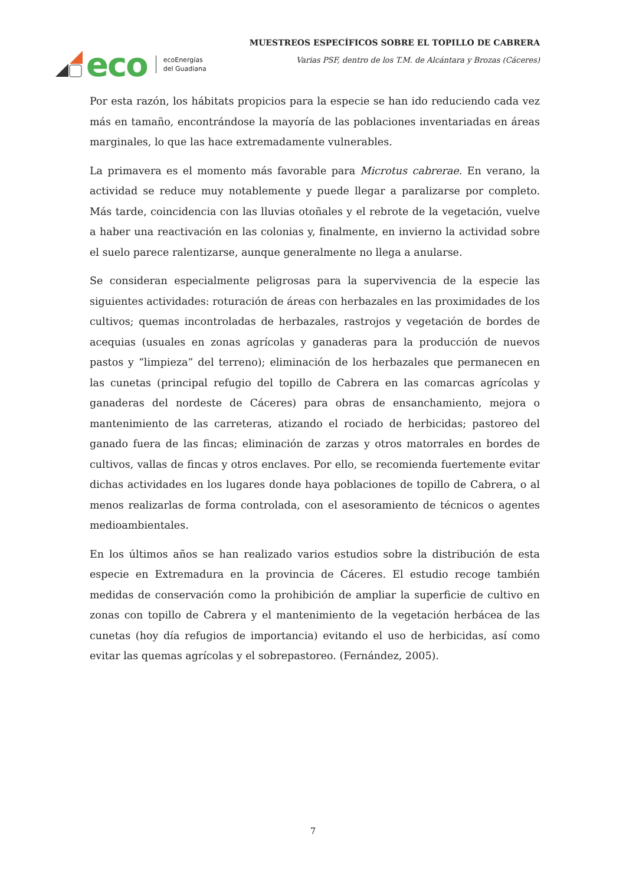eco
ecoEnergías
del Guadiana
MUESTREOS ESPECÍFICOS SOBRE EL TOPILLO DE CABRERA
Varias PSF, dentro de los T.M. de Alcántara y Brozas (Cáceres)
Por esta razón, los hábitats propicios para la especie se han ido reduciendo cada vez más en tamaño, encontrándose la mayoría de las poblaciones inventariadas en áreas marginales, lo que las hace extremadamente vulnerables.
La primavera es el momento más favorable para Microtus cabrerae. En verano, la actividad se reduce muy notablemente y puede llegar a paralizarse por completo. Más tarde, coincidencia con las lluvias otoñales y el rebrote de la vegetación, vuelve a haber una reactivación en las colonias y, finalmente, en invierno la actividad sobre el suelo parece ralentizarse, aunque generalmente no llega a anularse.
Se consideran especialmente peligrosas para la supervivencia de la especie las siguientes actividades: roturación de áreas con herbazales en las proximidades de los cultivos; quemas incontroladas de herbazales, rastrojos y vegetación de bordes de acequias (usuales en zonas agrícolas y ganaderas para la producción de nuevos pastos y “limpieza” del terreno); eliminación de los herbazales que permanecen en las cunetas (principal refugio del topillo de Cabrera en las comarcas agrícolas y ganaderas del nordeste de Cáceres) para obras de ensanchamiento, mejora o mantenimiento de las carreteras, atizando el rociado de herbicidas; pastoreo del ganado fuera de las fincas; eliminación de zarzas y otros matorrales en bordes de cultivos, vallas de fincas y otros enclaves. Por ello, se recomienda fuertemente evitar dichas actividades en los lugares donde haya poblaciones de topillo de Cabrera, o al menos realizarlas de forma controlada, con el asesoramiento de técnicos o agentes medioambientales.
En los últimos años se han realizado varios estudios sobre la distribución de esta especie en Extremadura en la provincia de Cáceres. El estudio recoge también medidas de conservación como la prohibición de ampliar la superficie de cultivo en zonas con topillo de Cabrera y el mantenimiento de la vegetación herbácea de las cunetas (hoy día refugios de importancia) evitando el uso de herbicidas, así como evitar las quemas agrícolas y el sobrepastoreo. (Fernández, 2005).
7